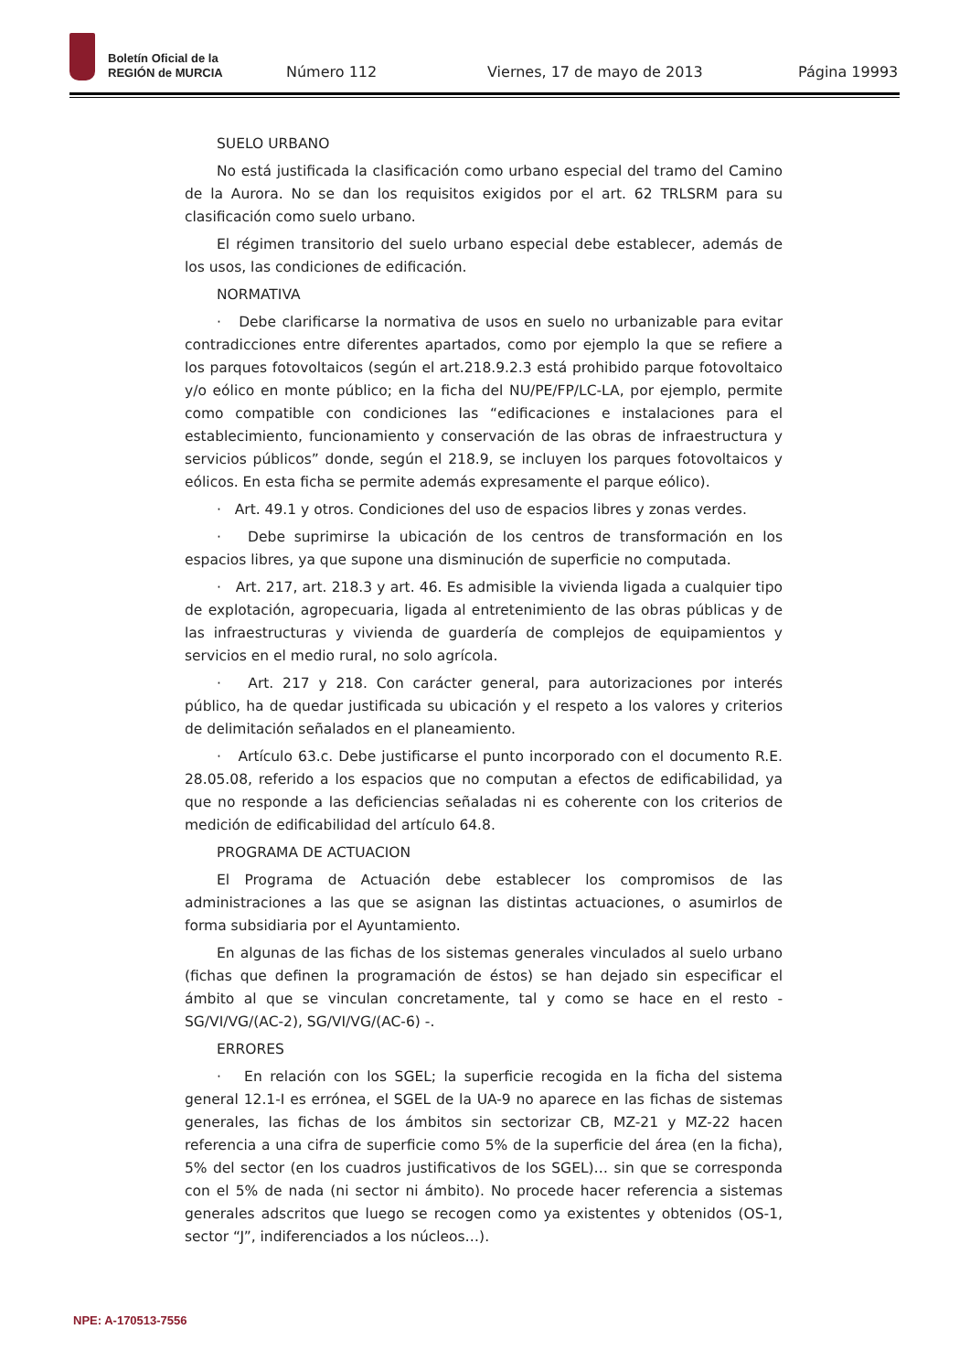Boletín Oficial de la
REGIÓN de MURCIA
Número 112 Viernes, 17 de mayo de 2013 Página 19993
SUELO URBANO
No está justificada la clasificación como urbano especial del tramo del Camino de la Aurora. No se dan los requisitos exigidos por el art. 62 TRLSRM para su clasificación como suelo urbano.
El régimen transitorio del suelo urbano especial debe establecer, además de los usos, las condiciones de edificación.
NORMATIVA
· Debe clarificarse la normativa de usos en suelo no urbanizable para evitar contradicciones entre diferentes apartados, como por ejemplo la que se refiere a los parques fotovoltaicos (según el art.218.9.2.3 está prohibido parque fotovoltaico y/o eólico en monte público; en la ficha del NU/PE/FP/LC-LA, por ejemplo, permite como compatible con condiciones las “edificaciones e instalaciones para el establecimiento, funcionamiento y conservación de las obras de infraestructura y servicios públicos” donde, según el 218.9, se incluyen los parques fotovoltaicos y eólicos. En esta ficha se permite además expresamente el parque eólico).
· Art. 49.1 y otros. Condiciones del uso de espacios libres y zonas verdes.
· Debe suprimirse la ubicación de los centros de transformación en los espacios libres, ya que supone una disminución de superficie no computada.
· Art. 217, art. 218.3 y art. 46. Es admisible la vivienda ligada a cualquier tipo de explotación, agropecuaria, ligada al entretenimiento de las obras públicas y de las infraestructuras y vivienda de guardería de complejos de equipamientos y servicios en el medio rural, no solo agrícola.
· Art. 217 y 218. Con carácter general, para autorizaciones por interés público, ha de quedar justificada su ubicación y el respeto a los valores y criterios de delimitación señalados en el planeamiento.
· Artículo 63.c. Debe justificarse el punto incorporado con el documento R.E. 28.05.08, referido a los espacios que no computan a efectos de edificabilidad, ya que no responde a las deficiencias señaladas ni es coherente con los criterios de medición de edificabilidad del artículo 64.8.
PROGRAMA DE ACTUACION
El Programa de Actuación debe establecer los compromisos de las administraciones a las que se asignan las distintas actuaciones, o asumirlos de forma subsidiaria por el Ayuntamiento.
En algunas de las fichas de los sistemas generales vinculados al suelo urbano (fichas que definen la programación de éstos) se han dejado sin especificar el ámbito al que se vinculan concretamente, tal y como se hace en el resto - SG/VI/VG/(AC-2), SG/VI/VG/(AC-6) -.
ERRORES
· En relación con los SGEL; la superficie recogida en la ficha del sistema general 12.1-I es errónea, el SGEL de la UA-9 no aparece en las fichas de sistemas generales, las fichas de los ámbitos sin sectorizar CB, MZ-21 y MZ-22 hacen referencia a una cifra de superficie como 5% de la superficie del área (en la ficha), 5% del sector (en los cuadros justificativos de los SGEL)… sin que se corresponda con el 5% de nada (ni sector ni ámbito). No procede hacer referencia a sistemas generales adscritos que luego se recogen como ya existentes y obtenidos (OS-1, sector “J”, indiferenciados a los núcleos…).
NPE: A-170513-7556